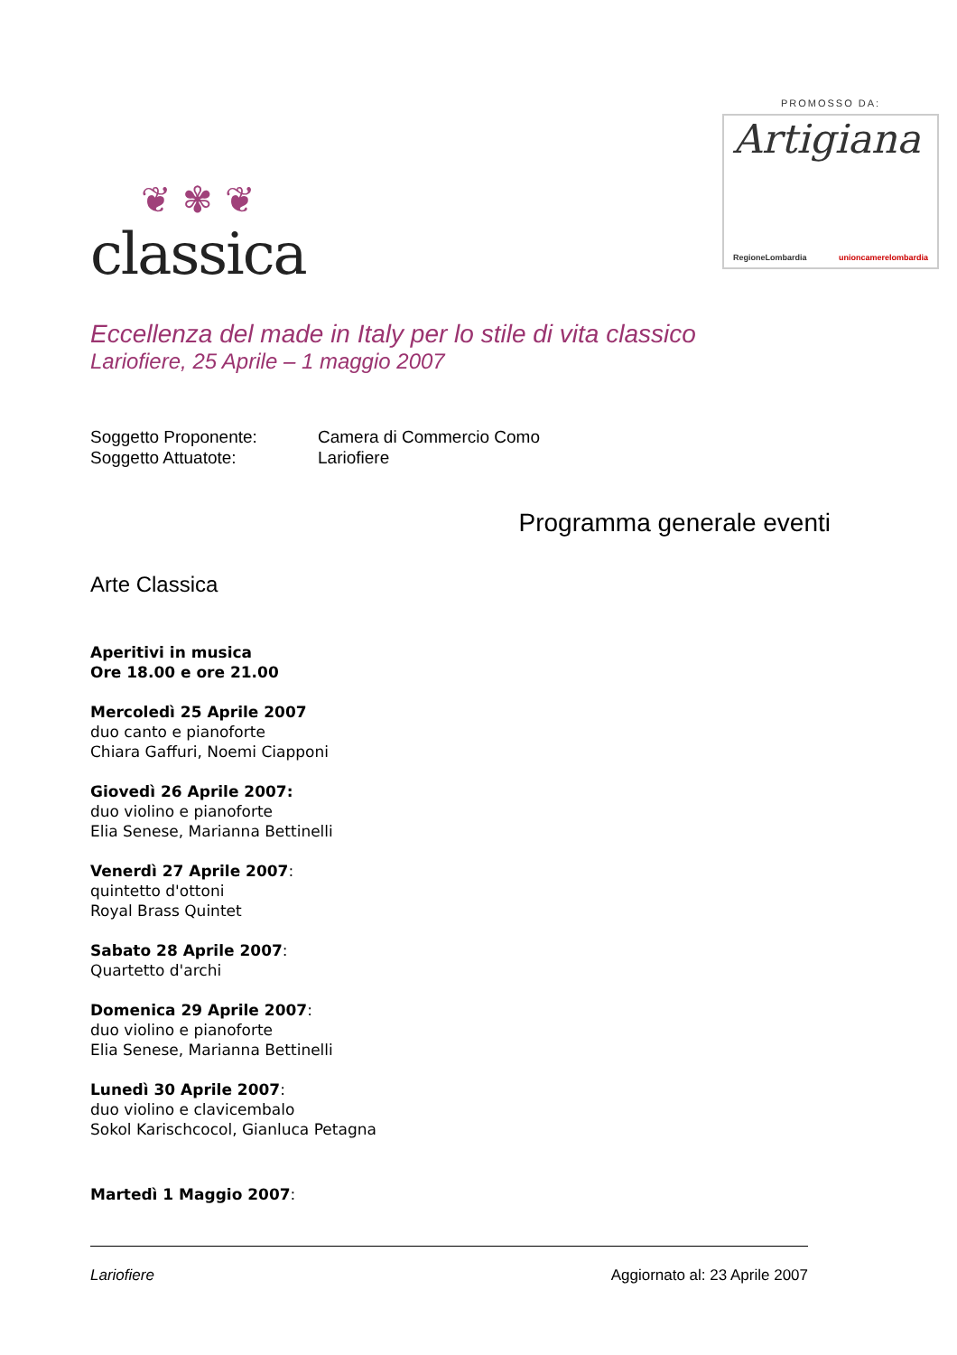❦ ✾ ❦
classica
PROMOSSO DA:
Artigiana
RegioneLombardia unioncamerelombardia
Eccellenza del made in Italy per lo stile di vita classico
Lariofiere, 25 Aprile – 1 maggio 2007
Soggetto Proponente:
Camera di Commercio Como
Soggetto Attuatote:
Lariofiere
Programma generale eventi
Arte Classica
Aperitivi in musica
Ore 18.00 e ore 21.00
Mercoledì 25 Aprile 2007
duo canto e pianoforte
Chiara Gaffuri, Noemi Ciapponi
Giovedì 26 Aprile 2007:
duo violino e pianoforte
Elia Senese, Marianna Bettinelli
Venerdì 27 Aprile 2007:
quintetto d'ottoni
Royal Brass Quintet
Sabato 28 Aprile 2007:
Quartetto d'archi
Domenica 29 Aprile 2007:
duo violino e pianoforte
Elia Senese, Marianna Bettinelli
Lunedì 30 Aprile 2007:
duo violino e clavicembalo
Sokol Karischcocol, Gianluca Petagna
Martedì 1 Maggio 2007:
Lariofiere Aggiornato al: 23 Aprile 2007